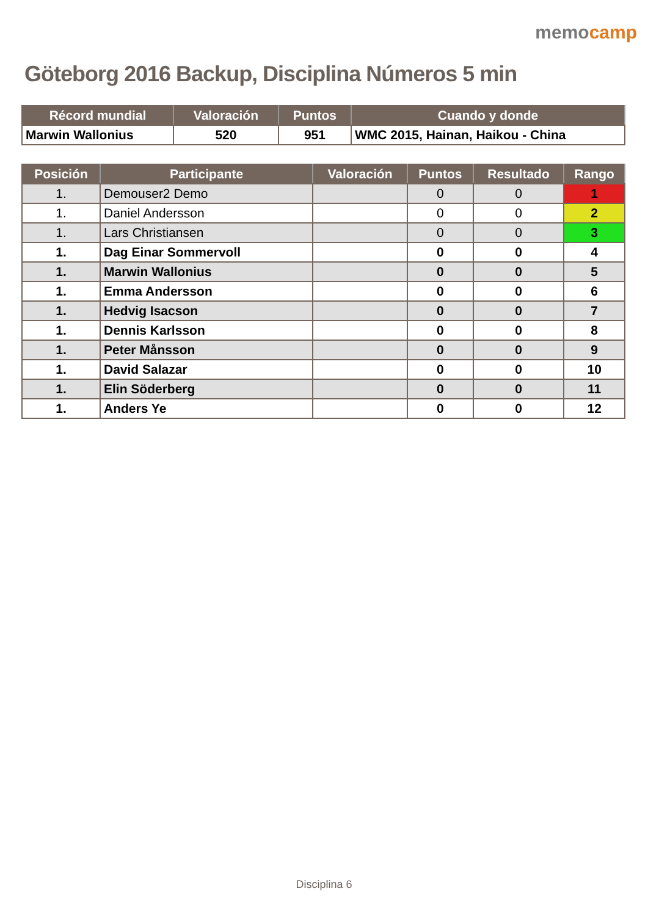Göteborg 2016 Backup, Disciplina Números 5 min
memocamp
| Récord mundial | Valoración | Puntos | Cuando y donde |
| --- | --- | --- | --- |
| Marwin Wallonius | 520 | 951 | WMC 2015, Hainan, Haikou - China |
| Posición | Participante | Valoración | Puntos | Resultado | Rango |
| --- | --- | --- | --- | --- | --- |
| 1. | Demouser2 Demo | | 0 | 0 | 1 |
| 1. | Daniel Andersson | | 0 | 0 | 2 |
| 1. | Lars Christiansen | | 0 | 0 | 3 |
| 1. | Dag Einar Sommervoll | | 0 | 0 | 4 |
| 1. | Marwin Wallonius | | 0 | 0 | 5 |
| 1. | Emma Andersson | | 0 | 0 | 6 |
| 1. | Hedvig Isacson | | 0 | 0 | 7 |
| 1. | Dennis Karlsson | | 0 | 0 | 8 |
| 1. | Peter Månsson | | 0 | 0 | 9 |
| 1. | David Salazar | | 0 | 0 | 10 |
| 1. | Elin Söderberg | | 0 | 0 | 11 |
| 1. | Anders Ye | | 0 | 0 | 12 |
Disciplina 6